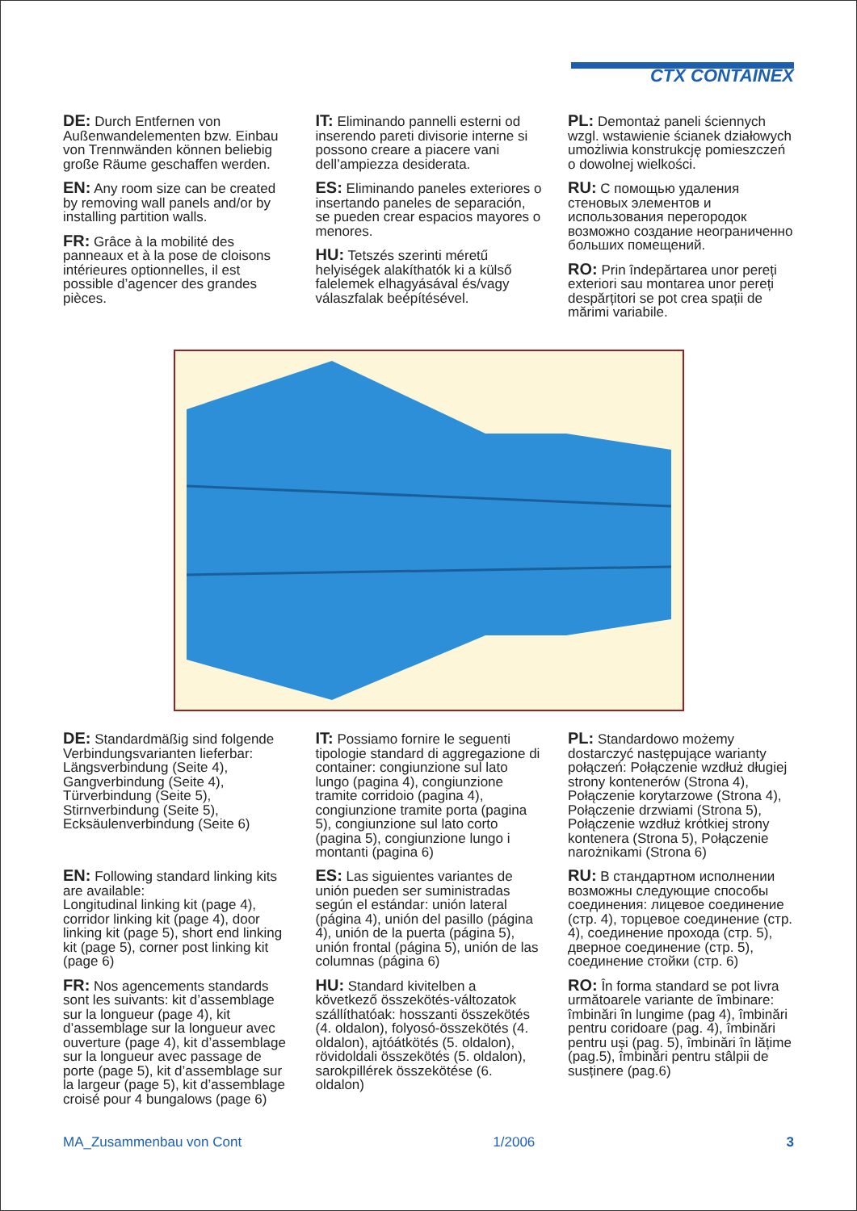CTX CONTAINEX
DE: Durch Entfernen von Außenwandelementen bzw. Einbau von Trennwänden können beliebig große Räume geschaffen werden.
EN: Any room size can be created by removing wall panels and/or by installing partition walls.
FR: Grâce à la mobilité des panneaux et à la pose de cloisons intérieures optionnelles, il est possible d’agencer des grandes pièces.
IT: Eliminando pannelli esterni od inserendo pareti divisorie interne si possono creare a piacere vani dell’ampiezza desiderata.
ES: Eliminando paneles exteriores o insertando paneles de separación, se pueden crear espacios mayores o menores.
HU: Tetszés szerinti méretű helyiségek alakíthatók ki a külső falelemek elhagyásával és/vagy válaszfalak beépítésével.
PL: Demontaż paneli ściennych wzgl. wstawienie ścianek działowych umożliwia konstrukcję pomieszczeń o dowolnej wielkości.
RU: С помощью удаления стеновых элементов и использования перегородок возможно создание неограниченно больших помещений.
RO: Prin îndepărtarea unor pereți exteriori sau montarea unor pereți despărțitori se pot crea spații de mărimi variabile.
DE: Standardmäßig sind folgende Verbindungsvarianten lieferbar: Längsverbindung (Seite 4), Gangverbindung (Seite 4), Türverbindung (Seite 5), Stirnverbindung (Seite 5), Ecksäulenverbindung (Seite 6)
EN: Following standard linking kits are available:
Longitudinal linking kit (page 4), corridor linking kit (page 4), door linking kit (page 5), short end linking kit (page 5), corner post linking kit (page 6)
FR: Nos agencements standards sont les suivants: kit d’assemblage sur la longueur (page 4), kit d’assemblage sur la longueur avec ouverture (page 4), kit d’assemblage sur la longueur avec passage de porte (page 5), kit d’assemblage sur la largeur (page 5), kit d’assemblage croisé pour 4 bungalows (page 6)
IT: Possiamo fornire le seguenti tipologie standard di aggregazione di container: congiunzione sul lato lungo (pagina 4), congiunzione tramite corridoio (pagina 4), congiunzione tramite porta (pagina 5), congiunzione sul lato corto (pagina 5), congiunzione lungo i montanti (pagina 6)
ES: Las siguientes variantes de unión pueden ser suministradas según el estándar: unión lateral (página 4), unión del pasillo (página 4), unión de la puerta (página 5), unión frontal (página 5), unión de las columnas (página 6)
HU: Standard kivitelben a következő összekötés-változatok szállíthatóak: hosszanti összekötés (4. oldalon), folyosó-összekötés (4. oldalon), ajtóátkötés (5. oldalon), rövidoldali összekötés (5. oldalon), sarokpillérek összekötése (6. oldalon)
PL: Standardowo możemy dostarczyć następujące warianty połączeń: Połączenie wzdłuż długiej strony kontenerów (Strona 4), Połączenie korytarzowe (Strona 4), Połączenie drzwiami (Strona 5), Połączenie wzdłuż krótkiej strony kontenera (Strona 5), Połączenie narożnikami (Strona 6)
RU: В стандартном исполнении возможны следующие способы соединения: лицевое соединение (стр. 4), торцевое соединение (стр. 4), соединение прохода (стр. 5), дверное соединение (стр. 5), соединение стойки (стр. 6)
RO: În forma standard se pot livra următoarele variante de îmbinare: îmbinări în lungime (pag 4), îmbinări pentru coridoare (pag. 4), îmbinări pentru uși (pag. 5), îmbinări în lățime (pag.5), îmbinări pentru stâlpii de susținere (pag.6)
MA_Zusammenbau von Cont 1/2006 3